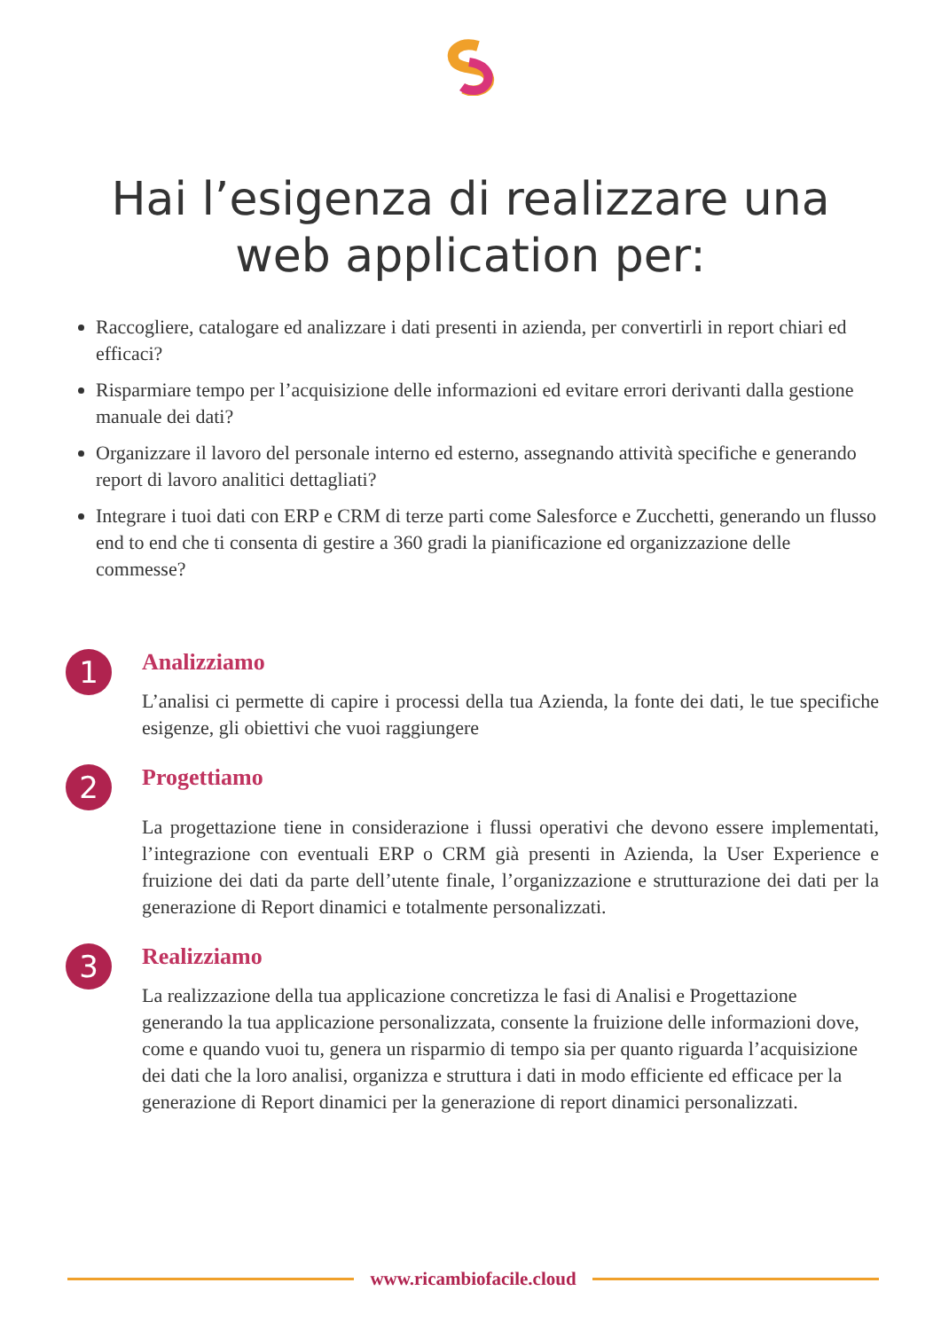Hai l’esigenza di realizzare una
web application per:
Raccogliere, catalogare ed analizzare i dati presenti in azienda, per convertirli in report chiari ed efficaci?
Risparmiare tempo per l’acquisizione delle informazioni ed evitare errori derivanti dalla gestione manuale dei dati?
Organizzare il lavoro del personale interno ed esterno, assegnando attività specifiche e generando report di lavoro analitici dettagliati?
Integrare i tuoi dati con ERP e CRM di terze parti come Salesforce e Zucchetti, generando un flusso end to end che ti consenta di gestire a 360 gradi la pianificazione ed organizzazione delle commesse?
1
Analizziamo
L’analisi ci permette di capire i processi della tua Azienda, la fonte dei dati, le tue specifiche esigenze, gli obiettivi che vuoi raggiungere
2
Progettiamo
La progettazione tiene in considerazione i flussi operativi che devono essere implementati, l’integrazione con eventuali ERP o CRM già presenti in Azienda, la User Experience e fruizione dei dati da parte dell’utente finale, l’organizzazione e strutturazione dei dati per la generazione di Report dinamici e totalmente personalizzati.
3
Realizziamo
La realizzazione della tua applicazione concretizza le fasi di Analisi e Progettazione generando la tua applicazione personalizzata, consente la fruizione delle informazioni dove, come e quando vuoi tu, genera un risparmio di tempo sia per quanto riguarda l’acquisizione dei dati che la loro analisi, organizza e struttura i dati in modo efficiente ed efficace per la generazione di Report dinamici per la generazione di report dinamici personalizzati.
www.ricambiofacile.cloud